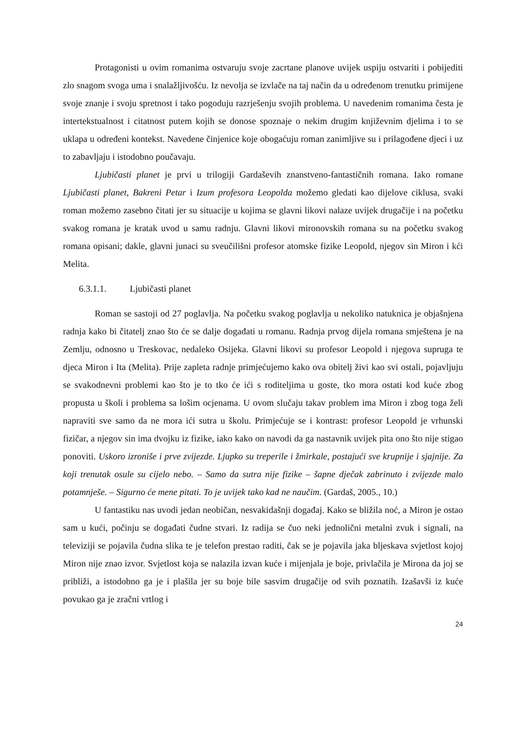Protagonisti u ovim romanima ostvaruju svoje zacrtane planove uvijek uspiju ostvariti i pobijediti zlo snagom svoga uma i snalažljivošću. Iz nevolja se izvlače na taj način da u određenom trenutku primijene svoje znanje i svoju spretnost i tako pogoduju razrješenju svojih problema. U navedenim romanima česta je intertekstualnost i citatnost putem kojih se donose spoznaje o nekim drugim književnim djelima i to se uklapa u određeni kontekst. Navedene činjenice koje obogaćuju roman zanimljive su i prilagođene djeci i uz to zabavljaju i istodobno poučavaju.
Ljubičasti planet je prvi u trilogiji Gardaševih znanstveno-fantastičnih romana. Iako romane Ljubičasti planet, Bakreni Petar i Izum profesora Leopolda možemo gledati kao dijelove ciklusa, svaki roman možemo zasebno čitati jer su situacije u kojima se glavni likovi nalaze uvijek drugačije i na početku svakog romana je kratak uvod u samu radnju. Glavni likovi mironovskih romana su na početku svakog romana opisani; dakle, glavni junaci su sveučilišni profesor atomske fizike Leopold, njegov sin Miron i kći Melita.
6.3.1.1. Ljubičasti planet
Roman se sastoji od 27 poglavlja. Na početku svakog poglavlja u nekoliko natuknica je objašnjena radnja kako bi čitatelj znao što će se dalje događati u romanu. Radnja prvog dijela romana smještena je na Zemlju, odnosno u Treskovac, nedaleko Osijeka. Glavni likovi su profesor Leopold i njegova supruga te djeca Miron i Ita (Melita). Prije zapleta radnje primjećujemo kako ova obitelj živi kao svi ostali, pojavljuju se svakodnevni problemi kao što je to tko će ići s roditeljima u goste, tko mora ostati kod kuće zbog propusta u školi i problema sa lošim ocjenama. U ovom slučaju takav problem ima Miron i zbog toga želi napraviti sve samo da ne mora ići sutra u školu. Primjećuje se i kontrast: profesor Leopold je vrhunski fizičar, a njegov sin ima dvojku iz fizike, iako kako on navodi da ga nastavnik uvijek pita ono što nije stigao ponoviti. Uskoro izroniše i prve zvijezde. Ljupko su treperile i žmirkale, postajući sve krupnije i sjajnije. Za koji trenutak osule su cijelo nebo. – Samo da sutra nije fizike – šapne dječak zabrinuto i zvijezde malo potamnješe. – Sigurno će mene pitati. To je uvijek tako kad ne naučim. (Gardaš, 2005., 10.)
U fantastiku nas uvodi jedan neobičan, nesvakidašnji događaj. Kako se bližila noć, a Miron je ostao sam u kući, počinju se događati čudne stvari. Iz radija se čuo neki jednolični metalni zvuk i signali, na televiziji se pojavila čudna slika te je telefon prestao raditi, čak se je pojavila jaka bljeskava svjetlost kojoj Miron nije znao izvor. Svjetlost koja se nalazila izvan kuće i mijenjala je boje, privlačila je Mirona da joj se približi, a istodobno ga je i plašila jer su boje bile sasvim drugačije od svih poznatih. Izašavši iz kuće povukao ga je zračni vrtlog i
24